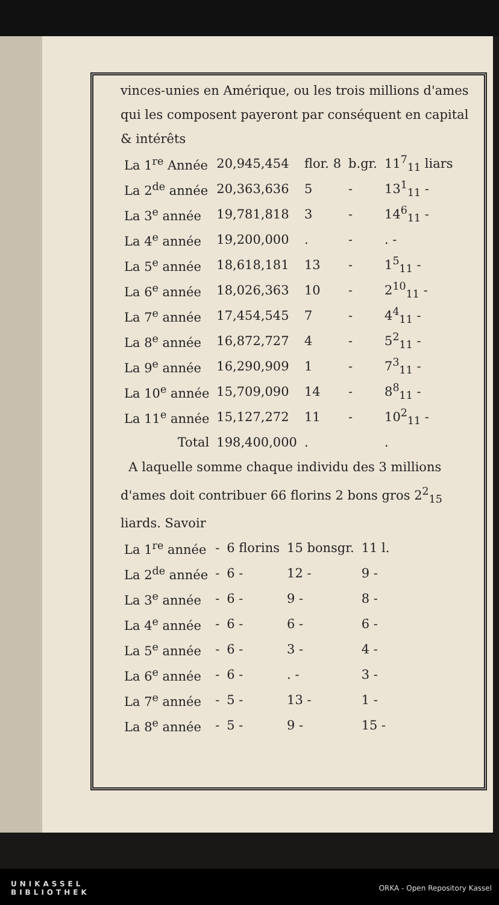vinces-unies en Amérique, ou les trois millions d'ames qui les composent payeront par conséquent en capital & intérêts
| La 1<sup>re</sup> Année | 20,945,454 | flor. 8 | b.gr. | 11<sup>7</sup><sub>11</sub> liars |
| La 2<sup>de</sup> année | 20,363,636 | 5 | - | 13<sup>1</sup><sub>11</sub> - |
| La 3<sup>e</sup> année | 19,781,818 | 3 | - | 14<sup>6</sup><sub>11</sub> - |
| La 4<sup>e</sup> année | 19,200,000 | . | - | . - |
| La 5<sup>e</sup> année | 18,618,181 | 13 | - | 1<sup>5</sup><sub>11</sub> - |
| La 6<sup>e</sup> année | 18,026,363 | 10 | - | 2<sup>10</sup><sub>11</sub> - |
| La 7<sup>e</sup> année | 17,454,545 | 7 | - | 4<sup>4</sup><sub>11</sub> - |
| La 8<sup>e</sup> année | 16,872,727 | 4 | - | 5<sup>2</sup><sub>11</sub> - |
| La 9<sup>e</sup> année | 16,290,909 | 1 | - | 7<sup>3</sup><sub>11</sub> - |
| La 10<sup>e</sup> année | 15,709,090 | 14 | - | 8<sup>8</sup><sub>11</sub> - |
| La 11<sup>e</sup> année | 15,127,272 | 11 | - | 10<sup>2</sup><sub>11</sub> - |
| Total | 198,400,000 | . | | . |
A laquelle somme chaque individu des 3 millions d'ames doit contribuer 66 florins 2 bons gros 2<sup>2</sup><sub>15</sub> liards. Savoir
| La 1<sup>re</sup> année | - | 6 florins | 15 bonsgr. | 11 l. |
| La 2<sup>de</sup> année | - | 6 - | 12 - | 9 - |
| La 3<sup>e</sup> année | - | 6 - | 9 - | 8 - |
| La 4<sup>e</sup> année | - | 6 - | 6 - | 6 - |
| La 5<sup>e</sup> année | - | 6 - | 3 - | 4 - |
| La 6<sup>e</sup> année | - | 6 - | . - | 3 - |
| La 7<sup>e</sup> année | - | 5 - | 13 - | 1 - |
| La 8<sup>e</sup> année | - | 5 - | 9 - | 15 - |
UNIKASSEL
BIBLIOTHEK
ORKA - Open Repository Kassel